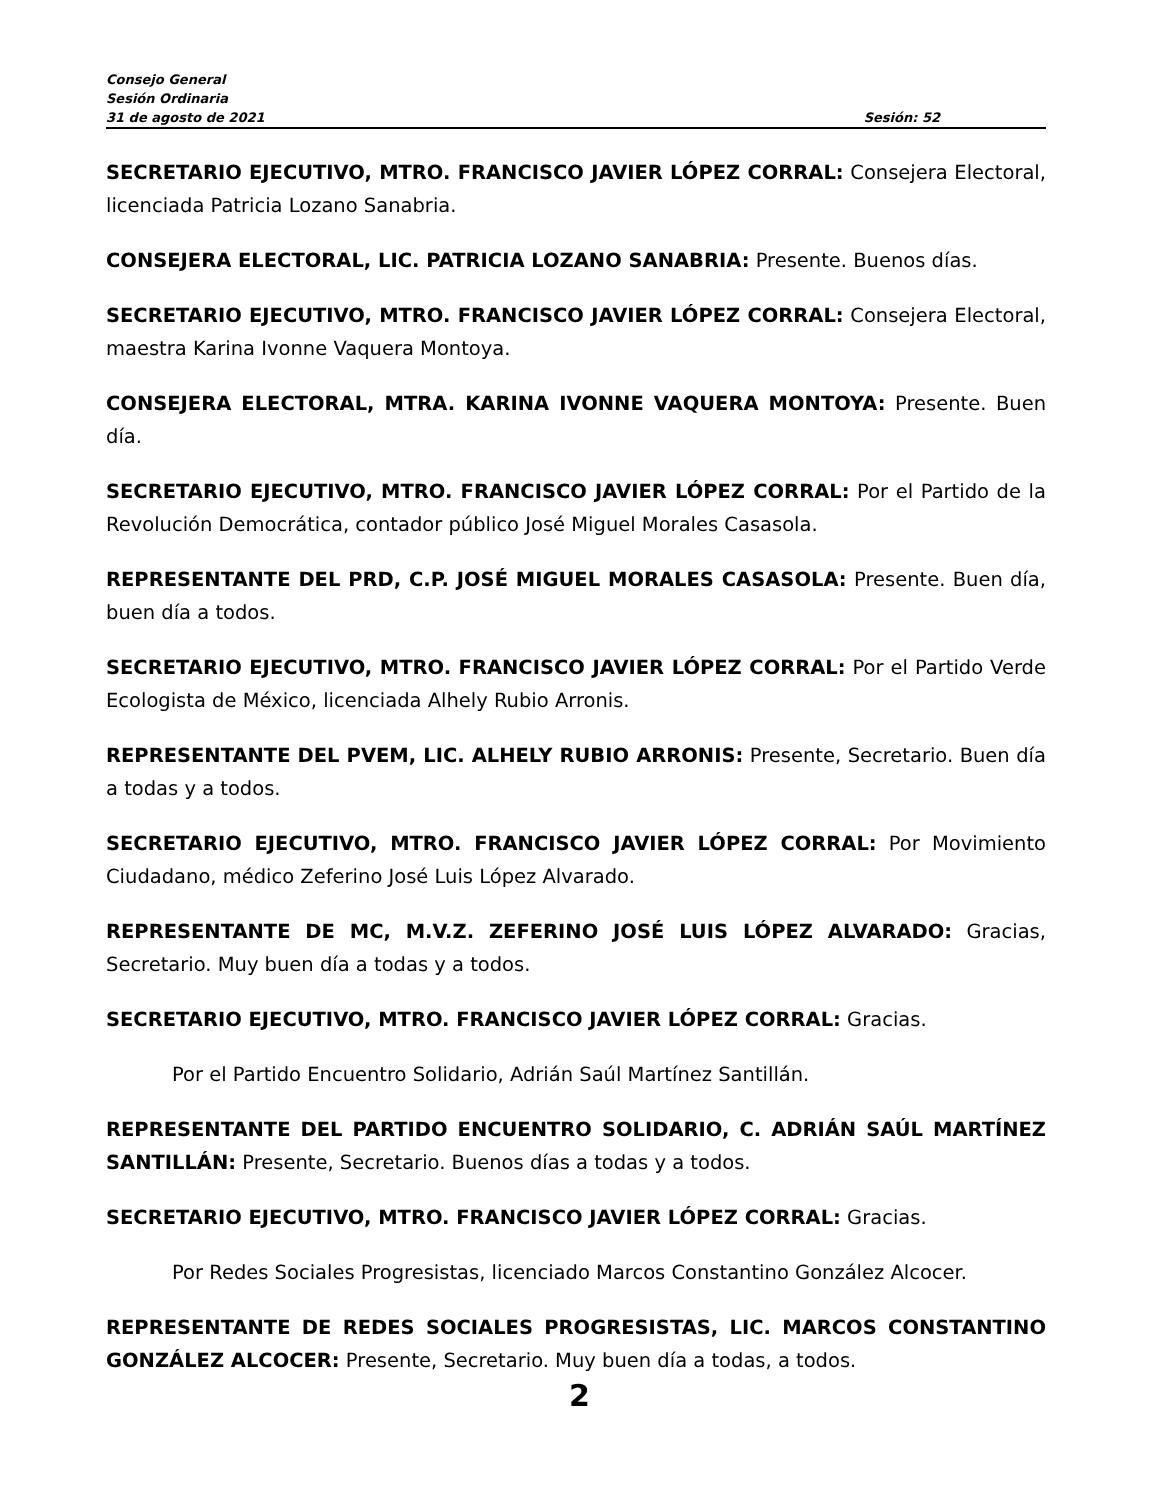Consejo General
Sesión Ordinaria
31 de agosto de 2021 Sesión: 52
SECRETARIO EJECUTIVO, MTRO. FRANCISCO JAVIER LÓPEZ CORRAL: Consejera Electoral, licenciada Patricia Lozano Sanabria.
CONSEJERA ELECTORAL, LIC. PATRICIA LOZANO SANABRIA: Presente. Buenos días.
SECRETARIO EJECUTIVO, MTRO. FRANCISCO JAVIER LÓPEZ CORRAL: Consejera Electoral, maestra Karina Ivonne Vaquera Montoya.
CONSEJERA ELECTORAL, MTRA. KARINA IVONNE VAQUERA MONTOYA: Presente. Buen día.
SECRETARIO EJECUTIVO, MTRO. FRANCISCO JAVIER LÓPEZ CORRAL: Por el Partido de la Revolución Democrática, contador público José Miguel Morales Casasola.
REPRESENTANTE DEL PRD, C.P. JOSÉ MIGUEL MORALES CASASOLA: Presente. Buen día, buen día a todos.
SECRETARIO EJECUTIVO, MTRO. FRANCISCO JAVIER LÓPEZ CORRAL: Por el Partido Verde Ecologista de México, licenciada Alhely Rubio Arronis.
REPRESENTANTE DEL PVEM, LIC. ALHELY RUBIO ARRONIS: Presente, Secretario. Buen día a todas y a todos.
SECRETARIO EJECUTIVO, MTRO. FRANCISCO JAVIER LÓPEZ CORRAL: Por Movimiento Ciudadano, médico Zeferino José Luis López Alvarado.
REPRESENTANTE DE MC, M.V.Z. ZEFERINO JOSÉ LUIS LÓPEZ ALVARADO: Gracias, Secretario. Muy buen día a todas y a todos.
SECRETARIO EJECUTIVO, MTRO. FRANCISCO JAVIER LÓPEZ CORRAL: Gracias.
Por el Partido Encuentro Solidario, Adrián Saúl Martínez Santillán.
REPRESENTANTE DEL PARTIDO ENCUENTRO SOLIDARIO, C. ADRIÁN SAÚL MARTÍNEZ SANTILLÁN: Presente, Secretario. Buenos días a todas y a todos.
SECRETARIO EJECUTIVO, MTRO. FRANCISCO JAVIER LÓPEZ CORRAL: Gracias.
Por Redes Sociales Progresistas, licenciado Marcos Constantino González Alcocer.
REPRESENTANTE DE REDES SOCIALES PROGRESISTAS, LIC. MARCOS CONSTANTINO GONZÁLEZ ALCOCER: Presente, Secretario. Muy buen día a todas, a todos.
2